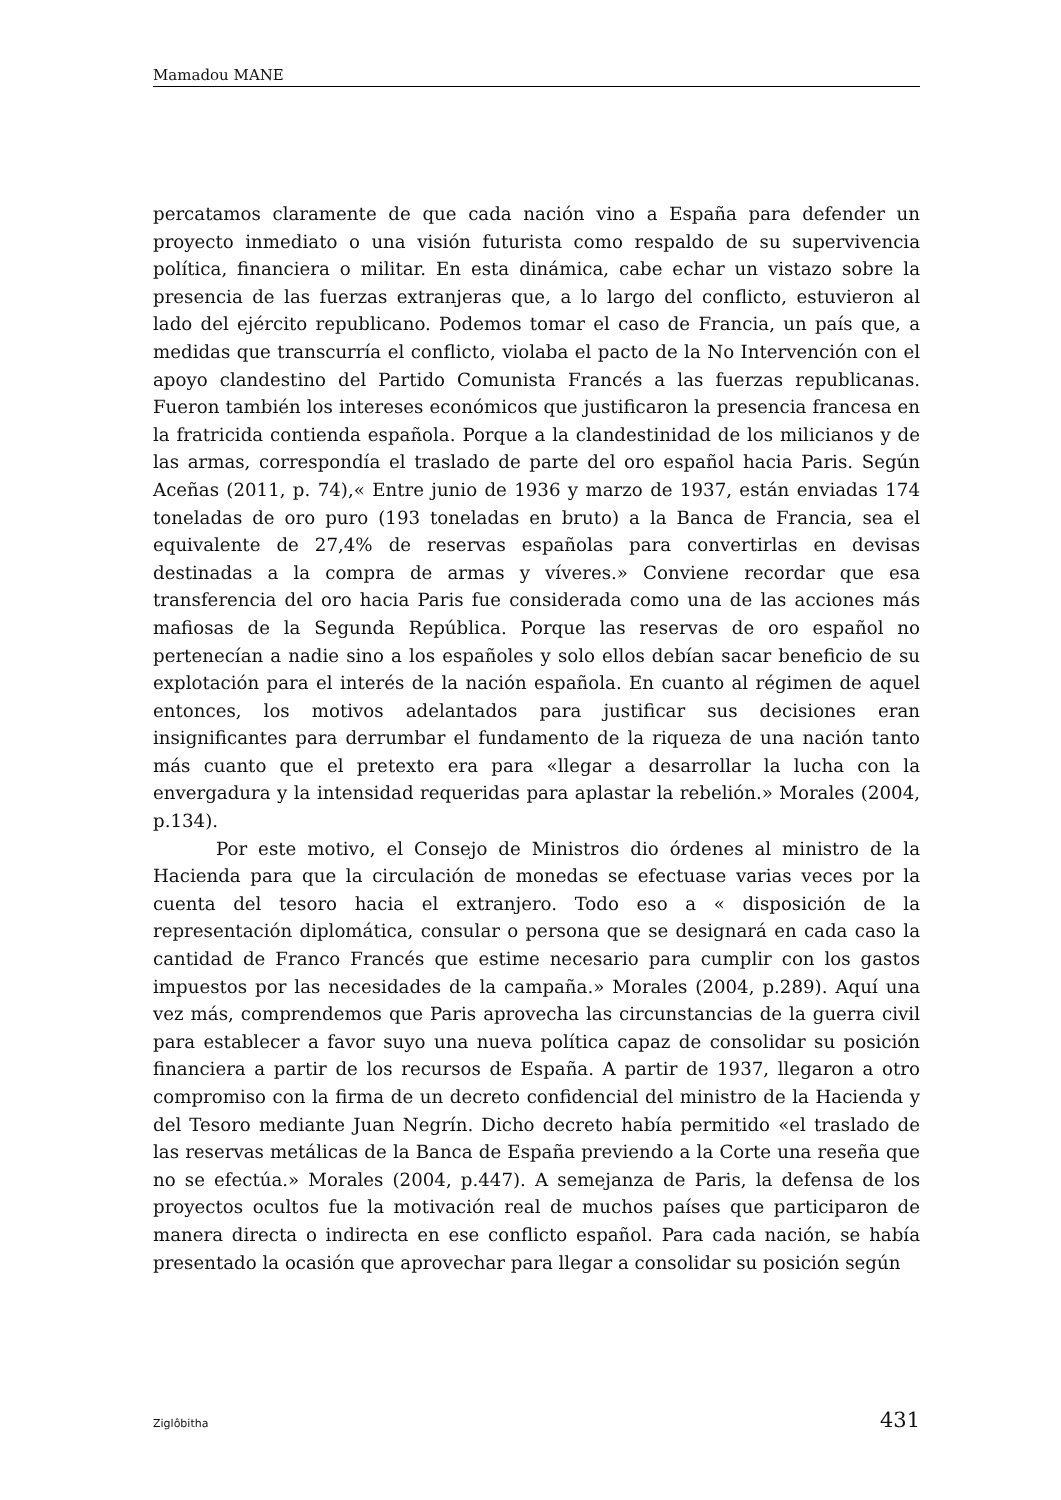Mamadou MANE
percatamos claramente de que cada nación vino a España para defender un proyecto inmediato o una visión futurista como respaldo de su supervivencia política, financiera o militar. En esta dinámica, cabe echar un vistazo sobre la presencia de las fuerzas extranjeras que, a lo largo del conflicto, estuvieron al lado del ejército republicano. Podemos tomar el caso de Francia, un país que, a medidas que transcurría el conflicto, violaba el pacto de la No Intervención con el apoyo clandestino del Partido Comunista Francés a las fuerzas republicanas. Fueron también los intereses económicos que justificaron la presencia francesa en la fratricida contienda española. Porque a la clandestinidad de los milicianos y de las armas, correspondía el traslado de parte del oro español hacia Paris. Según Aceñas (2011, p. 74),« Entre junio de 1936 y marzo de 1937, están enviadas 174 toneladas de oro puro (193 toneladas en bruto) a la Banca de Francia, sea el equivalente de 27,4% de reservas españolas para convertirlas en devisas destinadas a la compra de armas y víveres.» Conviene recordar que esa transferencia del oro hacia Paris fue considerada como una de las acciones más mafiosas de la Segunda República. Porque las reservas de oro español no pertenecían a nadie sino a los españoles y solo ellos debían sacar beneficio de su explotación para el interés de la nación española. En cuanto al régimen de aquel entonces, los motivos adelantados para justificar sus decisiones eran insignificantes para derrumbar el fundamento de la riqueza de una nación tanto más cuanto que el pretexto era para «llegar a desarrollar la lucha con la envergadura y la intensidad requeridas para aplastar la rebelión.» Morales (2004, p.134).
Por este motivo, el Consejo de Ministros dio órdenes al ministro de la Hacienda para que la circulación de monedas se efectuase varias veces por la cuenta del tesoro hacia el extranjero. Todo eso a « disposición de la representación diplomática, consular o persona que se designará en cada caso la cantidad de Franco Francés que estime necesario para cumplir con los gastos impuestos por las necesidades de la campaña.» Morales (2004, p.289). Aquí una vez más, comprendemos que Paris aprovecha las circunstancias de la guerra civil para establecer a favor suyo una nueva política capaz de consolidar su posición financiera a partir de los recursos de España. A partir de 1937, llegaron a otro compromiso con la firma de un decreto confidencial del ministro de la Hacienda y del Tesoro mediante Juan Negrín. Dicho decreto había permitido «el traslado de las reservas metálicas de la Banca de España previendo a la Corte una reseña que no se efectúa.» Morales (2004, p.447). A semejanza de Paris, la defensa de los proyectos ocultos fue la motivación real de muchos países que participaron de manera directa o indirecta en ese conflicto español. Para cada nación, se había presentado la ocasión que aprovechar para llegar a consolidar su posición según
Ziglôbitha 431